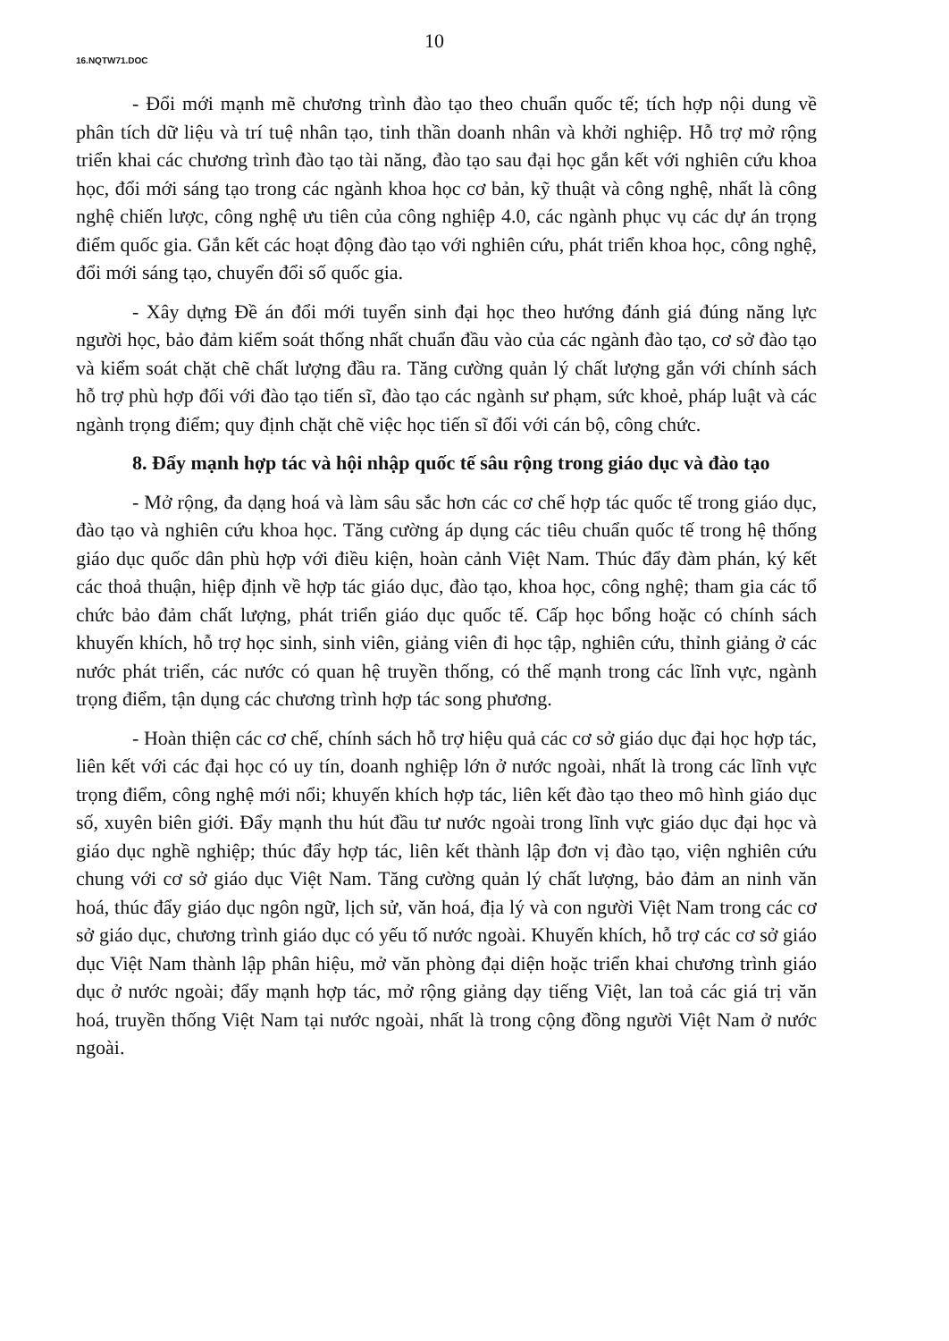16.NQTW71.DOC
10
- Đổi mới mạnh mẽ chương trình đào tạo theo chuẩn quốc tế; tích hợp nội dung về phân tích dữ liệu và trí tuệ nhân tạo, tinh thần doanh nhân và khởi nghiệp. Hỗ trợ mở rộng triển khai các chương trình đào tạo tài năng, đào tạo sau đại học gắn kết với nghiên cứu khoa học, đổi mới sáng tạo trong các ngành khoa học cơ bản, kỹ thuật và công nghệ, nhất là công nghệ chiến lược, công nghệ ưu tiên của công nghiệp 4.0, các ngành phục vụ các dự án trọng điểm quốc gia. Gắn kết các hoạt động đào tạo với nghiên cứu, phát triển khoa học, công nghệ, đổi mới sáng tạo, chuyển đổi số quốc gia.
- Xây dựng Đề án đổi mới tuyển sinh đại học theo hướng đánh giá đúng năng lực người học, bảo đảm kiểm soát thống nhất chuẩn đầu vào của các ngành đào tạo, cơ sở đào tạo và kiểm soát chặt chẽ chất lượng đầu ra. Tăng cường quản lý chất lượng gắn với chính sách hỗ trợ phù hợp đối với đào tạo tiến sĩ, đào tạo các ngành sư phạm, sức khoẻ, pháp luật và các ngành trọng điểm; quy định chặt chẽ việc học tiến sĩ đối với cán bộ, công chức.
8. Đẩy mạnh hợp tác và hội nhập quốc tế sâu rộng trong giáo dục và đào tạo
- Mở rộng, đa dạng hoá và làm sâu sắc hơn các cơ chế hợp tác quốc tế trong giáo dục, đào tạo và nghiên cứu khoa học. Tăng cường áp dụng các tiêu chuẩn quốc tế trong hệ thống giáo dục quốc dân phù hợp với điều kiện, hoàn cảnh Việt Nam. Thúc đẩy đàm phán, ký kết các thoả thuận, hiệp định về hợp tác giáo dục, đào tạo, khoa học, công nghệ; tham gia các tổ chức bảo đảm chất lượng, phát triển giáo dục quốc tế. Cấp học bổng hoặc có chính sách khuyến khích, hỗ trợ học sinh, sinh viên, giảng viên đi học tập, nghiên cứu, thỉnh giảng ở các nước phát triển, các nước có quan hệ truyền thống, có thế mạnh trong các lĩnh vực, ngành trọng điểm, tận dụng các chương trình hợp tác song phương.
- Hoàn thiện các cơ chế, chính sách hỗ trợ hiệu quả các cơ sở giáo dục đại học hợp tác, liên kết với các đại học có uy tín, doanh nghiệp lớn ở nước ngoài, nhất là trong các lĩnh vực trọng điểm, công nghệ mới nổi; khuyến khích hợp tác, liên kết đào tạo theo mô hình giáo dục số, xuyên biên giới. Đẩy mạnh thu hút đầu tư nước ngoài trong lĩnh vực giáo dục đại học và giáo dục nghề nghiệp; thúc đẩy hợp tác, liên kết thành lập đơn vị đào tạo, viện nghiên cứu chung với cơ sở giáo dục Việt Nam. Tăng cường quản lý chất lượng, bảo đảm an ninh văn hoá, thúc đẩy giáo dục ngôn ngữ, lịch sử, văn hoá, địa lý và con người Việt Nam trong các cơ sở giáo dục, chương trình giáo dục có yếu tố nước ngoài. Khuyến khích, hỗ trợ các cơ sở giáo dục Việt Nam thành lập phân hiệu, mở văn phòng đại diện hoặc triển khai chương trình giáo dục ở nước ngoài; đẩy mạnh hợp tác, mở rộng giảng dạy tiếng Việt, lan toả các giá trị văn hoá, truyền thống Việt Nam tại nước ngoài, nhất là trong cộng đồng người Việt Nam ở nước ngoài.